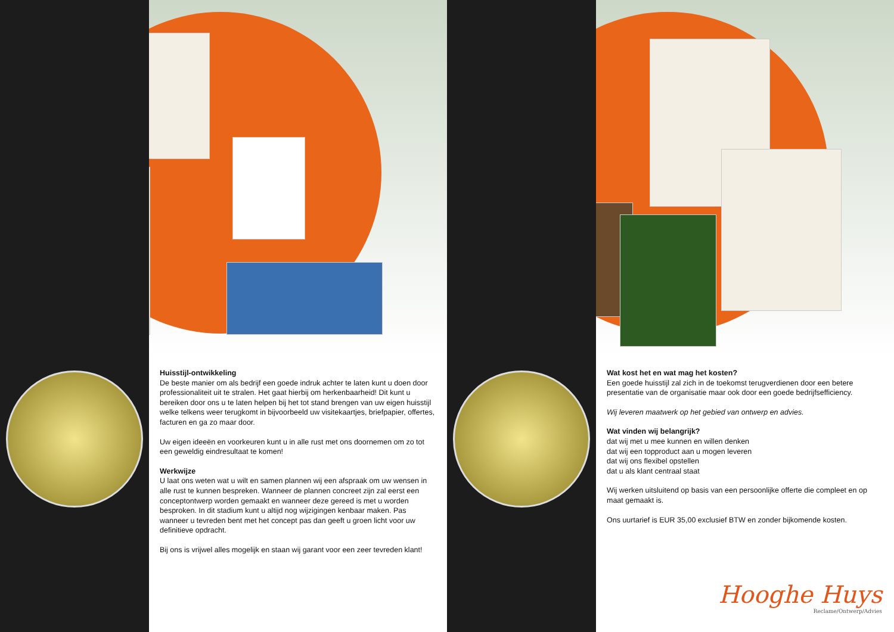Huisstijl-ontwikkeling
De beste manier om als bedrijf een goede indruk achter te laten kunt u doen door professionaliteit uit te stralen. Het gaat hierbij om herkenbaarheid! Dit kunt u bereiken door ons u te laten helpen bij het tot stand brengen van uw eigen huisstijl welke telkens weer terugkomt in bijvoorbeeld uw visitekaartjes, briefpapier, offertes, facturen en ga zo maar door.
Uw eigen ideeën en voorkeuren kunt u in alle rust met ons doornemen om zo tot een geweldig eindresultaat te komen!
Werkwijze
U laat ons weten wat u wilt en samen plannen wij een afspraak om uw wensen in alle rust te kunnen bespreken. Wanneer de plannen concreet zijn zal eerst een conceptontwerp worden gemaakt en wanneer deze gereed is met u worden besproken. In dit stadium kunt u altijd nog wijzigingen kenbaar maken. Pas wanneer u tevreden bent met het concept pas dan geeft u groen licht voor uw definitieve opdracht.
Bij ons is vrijwel alles mogelijk en staan wij garant voor een zeer tevreden klant!
Wat kost het en wat mag het kosten?
Een goede huisstijl zal zich in de toekomst terugverdienen door een betere presentatie van de organisatie maar ook door een goede bedrijfsefficiency.
Wij leveren maatwerk op het gebied van ontwerp en advies.
Wat vinden wij belangrijk?
dat wij met u mee kunnen en willen denken
dat wij een topproduct aan u mogen leveren
dat wij ons flexibel opstellen
dat u als klant centraal staat
Wij werken uitsluitend op basis van een persoonlijke offerte die compleet en op maat gemaakt is.
Ons uurtarief is EUR 35,00 exclusief BTW en zonder bijkomende kosten.
Hooghe Huys
Reclame/Ontwerp/Advies